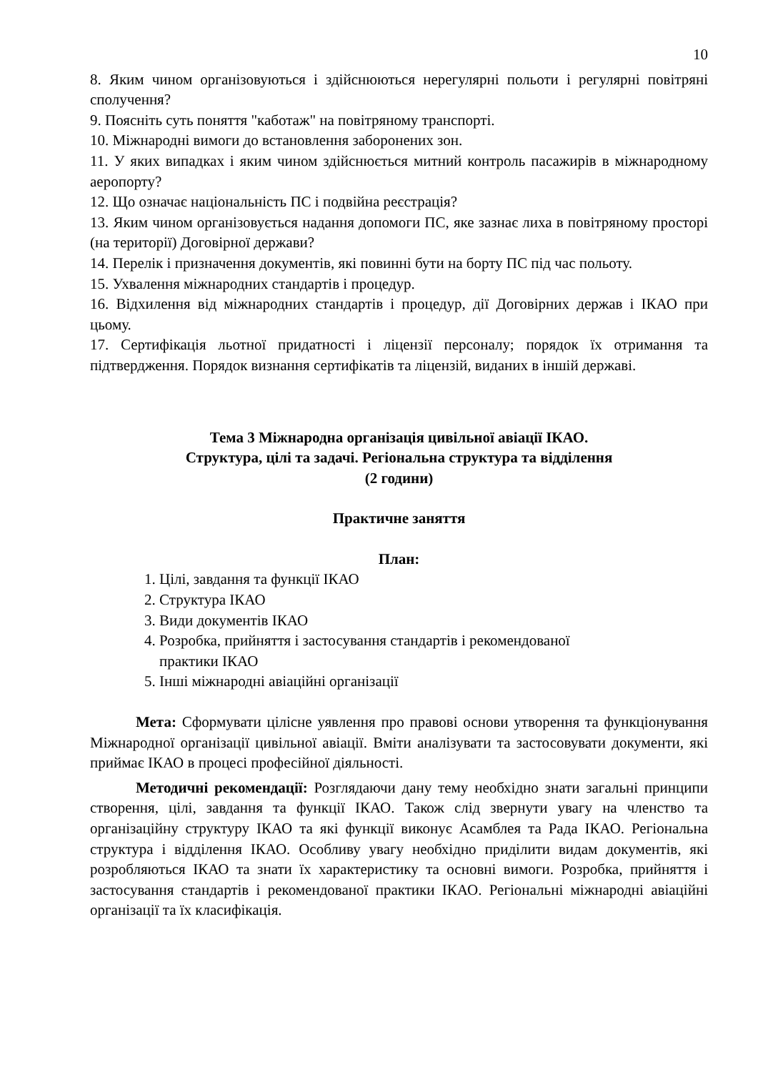10
8. Яким чином організовуються і здійснюються нерегулярні польоти і регулярні повітряні сполучення?
9. Поясніть суть поняття "каботаж" на повітряному транспорті.
10. Міжнародні вимоги до встановлення заборонених зон.
11. У яких випадках і яким чином здійснюється митний контроль пасажирів в міжнародному аеропорту?
12. Що означає національність ПС і подвійна реєстрація?
13. Яким чином організовується надання допомоги ПС, яке зазнає лиха в повітряному просторі (на території) Договірної держави?
14. Перелік і призначення документів, які повинні бути на борту ПС під час польоту.
15. Ухвалення міжнародних стандартів і процедур.
16. Відхилення від міжнародних стандартів і процедур, дії Договірних держав і ІКАО при цьому.
17. Сертифікація льотної придатності і ліцензії персоналу; порядок їх отримання та підтвердження. Порядок визнання сертифікатів та ліцензій, виданих в іншій державі.
Тема 3 Міжнародна організація цивільної авіації ІКАО.
Структура, цілі та задачі. Регіональна структура та відділення
(2 години)
Практичне заняття
План:
1. Цілі, завдання та функції ІКАО
2. Структура ІКАО
3. Види документів ІКАО
4. Розробка, прийняття і застосування стандартів і рекомендованої
практики ІКАО
5. Інші міжнародні авіаційні організації
Мета: Сформувати цілісне уявлення про правові основи утворення та функціонування Міжнародної організації цивільної авіації. Вміти аналізувати та застосовувати документи, які приймає ІКАО в процесі професійної діяльності.
Методичні рекомендації: Розглядаючи дану тему необхідно знати загальні принципи створення, цілі, завдання та функції ІКАО. Також слід звернути увагу на членство та організаційну структуру ІКАО та які функції виконує Асамблея та Рада ІКАО. Регіональна структура і відділення ІКАО. Особливу увагу необхідно приділити видам документів, які розробляються ІКАО та знати їх характеристику та основні вимоги. Розробка, прийняття і застосування стандартів і рекомендованої практики ІКАО. Регіональні міжнародні авіаційні організації та їх класифікація.